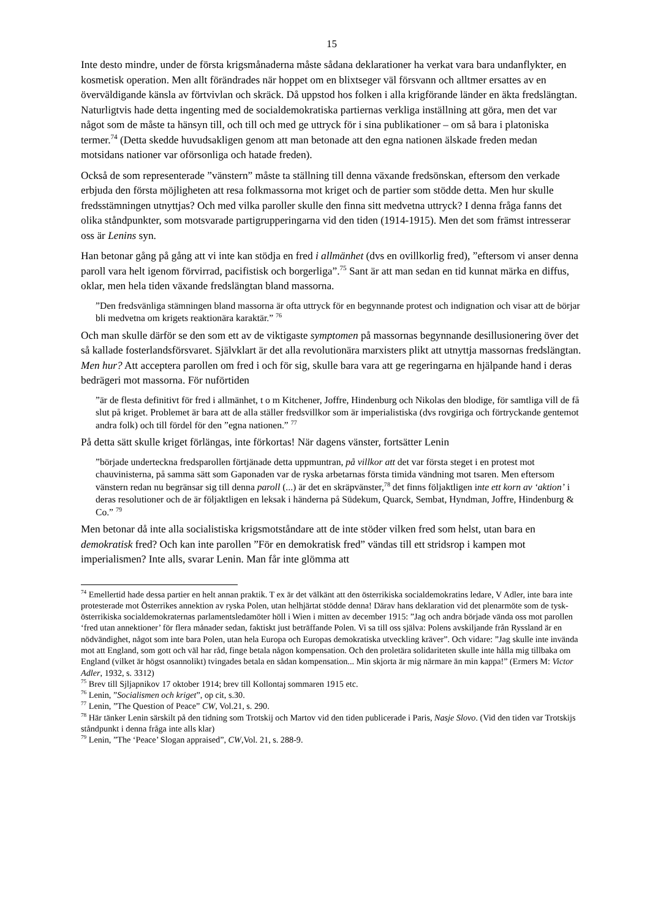15
Inte desto mindre, under de första krigsmånaderna måste sådana deklarationer ha verkat vara bara undanflykter, en kosmetisk operation. Men allt förändrades när hoppet om en blixtseger väl försvann och alltmer ersattes av en överväldigande känsla av förtvivlan och skräck. Då uppstod hos folken i alla krigförande länder en äkta fredslängtan. Naturligtvis hade detta ingenting med de socialdemokratiska partiernas verkliga inställning att göra, men det var något som de måste ta hänsyn till, och till och med ge uttryck för i sina publikationer – om så bara i platoniska termer.<sup>74</sup> (Detta skedde huvudsakligen genom att man betonade att den egna nationen älskade freden medan motsidans nationer var oförsonliga och hatade freden).
Också de som representerade ”vänstern” måste ta ställning till denna växande fredsönskan, eftersom den verkade erbjuda den första möjligheten att resa folkmassorna mot kriget och de partier som stödde detta. Men hur skulle fredsstämningen utnyttjas? Och med vilka paroller skulle den finna sitt medvetna uttryck? I denna fråga fanns det olika ståndpunkter, som motsvarade partigrupperingarna vid den tiden (1914-1915). Men det som främst intresserar oss är Lenins syn.
Han betonar gång på gång att vi inte kan stödja en fred i allmänhet (dvs en ovillkorlig fred), ”eftersom vi anser denna paroll vara helt igenom förvirrad, pacifistisk och borgerliga”.<sup>75</sup> Sant är att man sedan en tid kunnat märka en diffus, oklar, men hela tiden växande fredslängtan bland massorna.
”Den fredsvänliga stämningen bland massorna är ofta uttryck för en begynnande protest och indignation och visar att de börjar bli medvetna om krigets reaktionära karaktär.” <sup>76</sup>
Och man skulle därför se den som ett av de viktigaste symptomen på massornas begynnande desillusionering över det så kallade fosterlandsförsvaret. Självklart är det alla revolutionära marxisters plikt att utnyttja massornas fredslängtan. Men hur? Att acceptera parollen om fred i och för sig, skulle bara vara att ge regeringarna en hjälpande hand i deras bedrägeri mot massorna. För nuförtiden
”är de flesta definitivt för fred i allmänhet, t o m Kitchener, Joffre, Hindenburg och Nikolas den blodige, för samtliga vill de få slut på kriget. Problemet är bara att de alla ställer fredsvillkor som är imperialistiska (dvs rovgiriga och förtryckande gentemot andra folk) och till fördel för den ”egna nationen.” <sup>77</sup>
På detta sätt skulle kriget förlängas, inte förkortas! När dagens vänster, fortsätter Lenin
”började underteckna fredsparollen förtjänade detta uppmuntran, på villkor att det var första steget i en protest mot chauvinisterna, på samma sätt som Gaponaden var de ryska arbetarnas första timida vändning mot tsaren. Men eftersom vänstern redan nu begränsar sig till denna paroll (...) är det en skräpvänster,<sup>78</sup> det finns följaktligen inte ett korn av ‘aktion’ i deras resolutioner och de är följaktligen en leksak i händerna på Südekum, Quarck, Sembat, Hyndman, Joffre, Hindenburg & Co.” <sup>79</sup>
Men betonar då inte alla socialistiska krigsmotståndare att de inte stöder vilken fred som helst, utan bara en demokratisk fred? Och kan inte parollen ”För en demokratisk fred” vändas till ett stridsrop i kampen mot imperialismen? Inte alls, svarar Lenin. Man får inte glömma att
<sup>74</sup> Emellertid hade dessa partier en helt annan praktik. T ex är det välkänt att den österrikiska socialdemokratins ledare, V Adler, inte bara inte protesterade mot Österrikes annektion av ryska Polen, utan helhjärtat stödde denna! Därav hans deklaration vid det plenarmöte som de tysk-österrikiska socialdemokraternas parlamentsledamöter höll i Wien i mitten av december 1915: ”Jag och andra började vända oss mot parollen ‘fred utan annektioner’ för flera månader sedan, faktiskt just beträffande Polen. Vi sa till oss själva: Polens avskiljande från Ryssland är en nödvändighet, något som inte bara Polen, utan hela Europa och Europas demokratiska utveckling kräver”. Och vidare: ”Jag skulle inte invända mot att England, som gott och väl har råd, finge betala någon kompensation. Och den proletära solidariteten skulle inte hålla mig tillbaka om England (vilket är högst osannolikt) tvingades betala en sådan kompensation... Min skjorta är mig närmare än min kappa!” (Ermers M: Victor Adler, 1932, s. 3312)
<sup>75</sup> Brev till Sjljapnikov 17 oktober 1914; brev till Kollontaj sommaren 1915 etc.
<sup>76</sup> Lenin, ”Socialismen och kriget”, op cit, s.30.
<sup>77</sup> Lenin, ”The Question of Peace” CW, Vol.21, s. 290.
<sup>78</sup> Här tänker Lenin särskilt på den tidning som Trotskij och Martov vid den tiden publicerade i Paris, Nasje Slovo. (Vid den tiden var Trotskijs ståndpunkt i denna fråga inte alls klar)
<sup>79</sup> Lenin, ”The ‘Peace’ Slogan appraised”, CW,Vol. 21, s. 288-9.